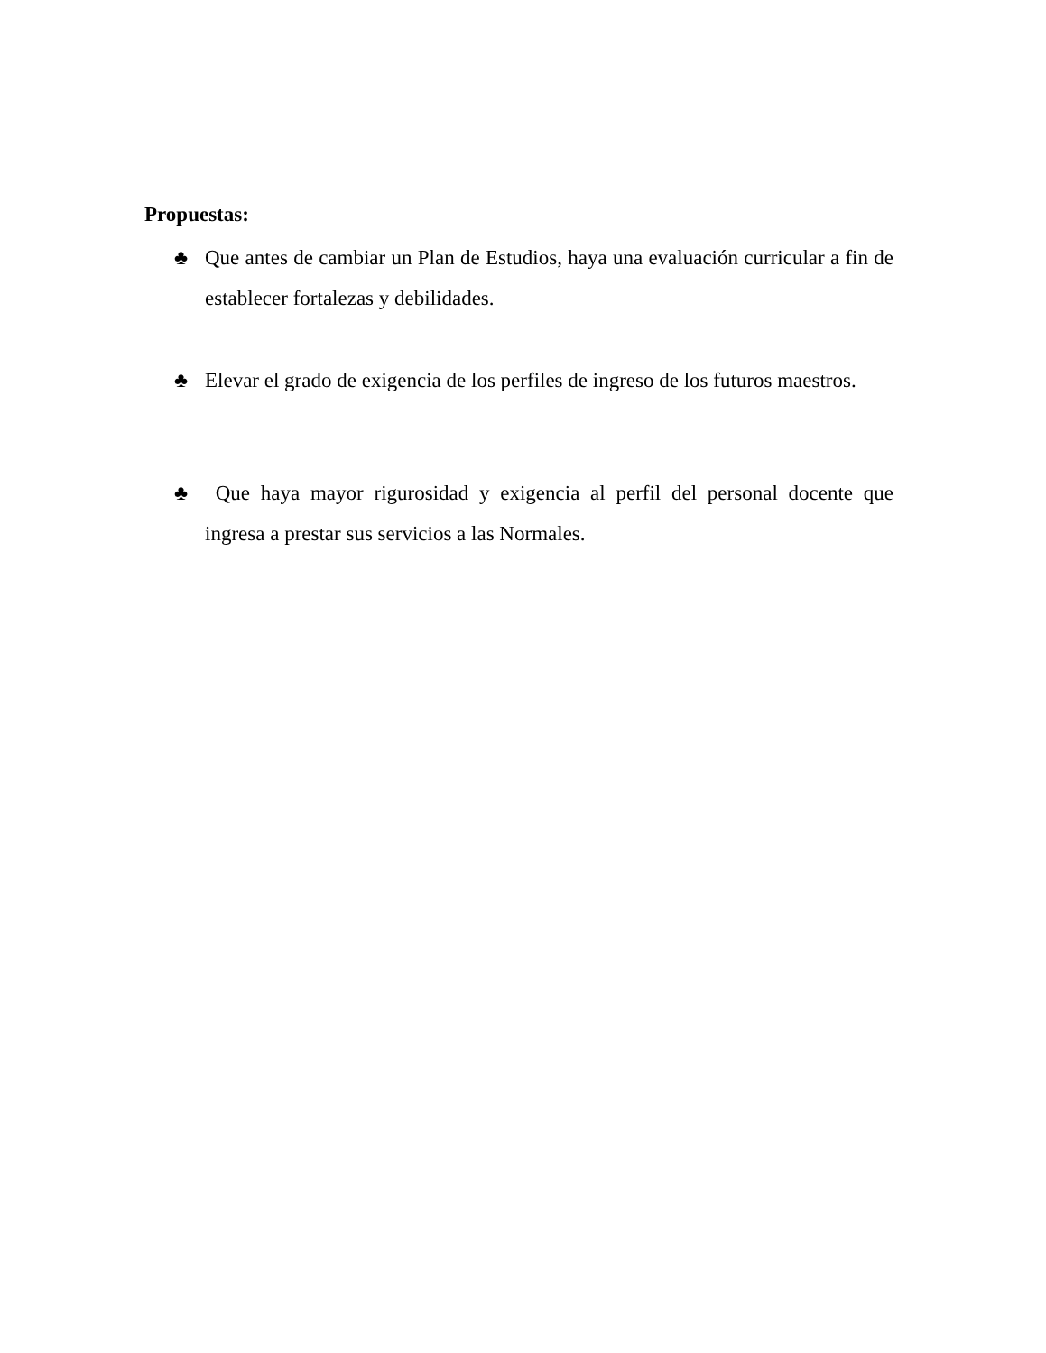Propuestas:
♣ Que antes de cambiar un Plan de Estudios, haya una evaluación curricular a fin de establecer fortalezas y debilidades.
♣ Elevar el grado de exigencia de los perfiles de ingreso de los futuros maestros.
♣ Que haya mayor rigurosidad y exigencia al perfil del personal docente que ingresa a prestar sus servicios a las Normales.